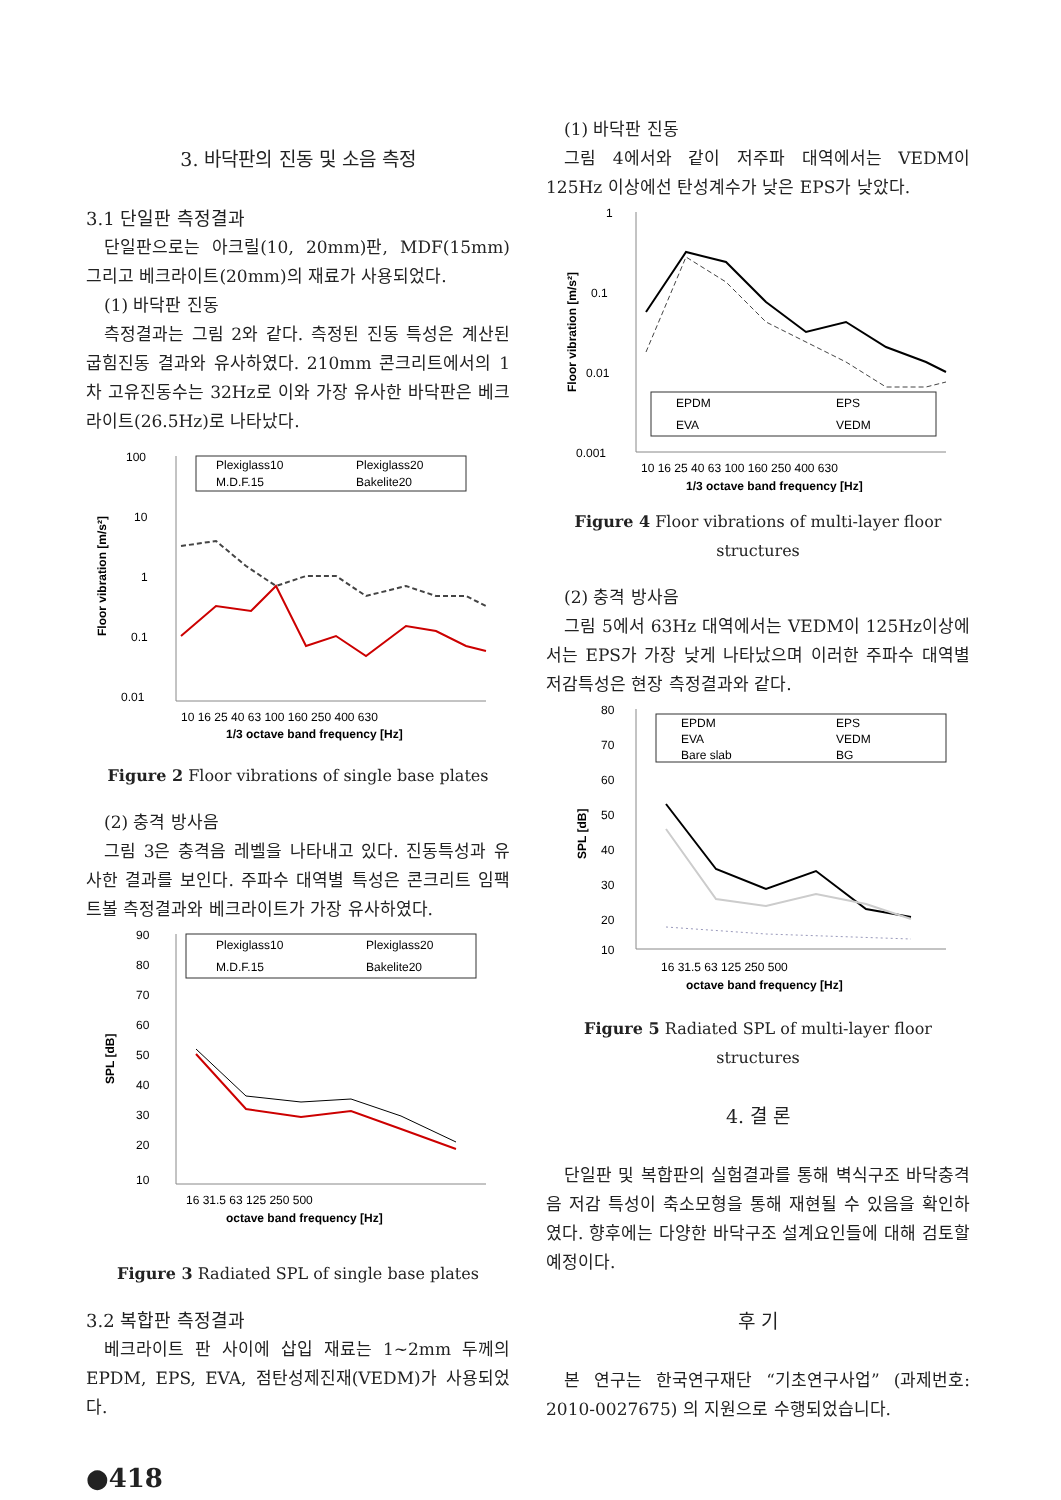3. 바닥판의 진동 및 소음 측정
3.1 단일판 측정결과
단일판으로는 아크릴(10, 20mm)판, MDF(15mm) 그리고 베크라이트(20mm)의 재료가 사용되었다.
(1) 바닥판 진동
측정결과는 그림 2와 같다. 측정된 진동 특성은 계산된 굽힘진동 결과와 유사하였다. 210mm 콘크리트에서의 1차 고유진동수는 32Hz로 이와 가장 유사한 바닥판은 베크라이트(26.5Hz)로 나타났다.
100
10
1
0.1
0.01
Plexiglass10
Plexiglass20
M.D.F.15
Bakelite20
10 16 25 40 63 100 160 250 400 630
1/3 octave band frequency [Hz]
Floor vibration [m/s²]
Figure 2 Floor vibrations of single base plates
(2) 충격 방사음
그림 3은 충격음 레벨을 나타내고 있다. 진동특성과 유사한 결과를 보인다. 주파수 대역별 특성은 콘크리트 임팩트볼 측정결과와 베크라이트가 가장 유사하였다.
90
80
70
60
50
40
30
20
10
Plexiglass10
Plexiglass20
M.D.F.15
Bakelite20
16 31.5 63 125 250 500
octave band frequency [Hz]
SPL [dB]
Figure 3 Radiated SPL of single base plates
3.2 복합판 측정결과
베크라이트 판 사이에 삽입 재료는 1~2mm 두께의 EPDM, EPS, EVA, 점탄성제진재(VEDM)가 사용되었다.
(1) 바닥판 진동
그림 4에서와 같이 저주파 대역에서는 VEDM이 125Hz 이상에선 탄성계수가 낮은 EPS가 낮았다.
1
0.1
0.01
0.001
EPDM
EPS
EVA
VEDM
10 16 25 40 63 100 160 250 400 630
1/3 octave band frequency [Hz]
Floor vibration [m/s²]
Figure 4 Floor vibrations of multi-layer floor structures
(2) 충격 방사음
그림 5에서 63Hz 대역에서는 VEDM이 125Hz이상에서는 EPS가 가장 낮게 나타났으며 이러한 주파수 대역별 저감특성은 현장 측정결과와 같다.
80
70
60
50
40
30
20
10
EPDM
EPS
EVA
VEDM
Bare slab
BG
16 31.5 63 125 250 500
octave band frequency [Hz]
SPL [dB]
Figure 5 Radiated SPL of multi-layer floor structures
4. 결 론
단일판 및 복합판의 실험결과를 통해 벽식구조 바닥충격음 저감 특성이 축소모형을 통해 재현될 수 있음을 확인하였다. 향후에는 다양한 바닥구조 설계요인들에 대해 검토할 예정이다.
후 기
본 연구는 한국연구재단 “기초연구사업” (과제번호: 2010-0027675) 의 지원으로 수행되었습니다.
●418